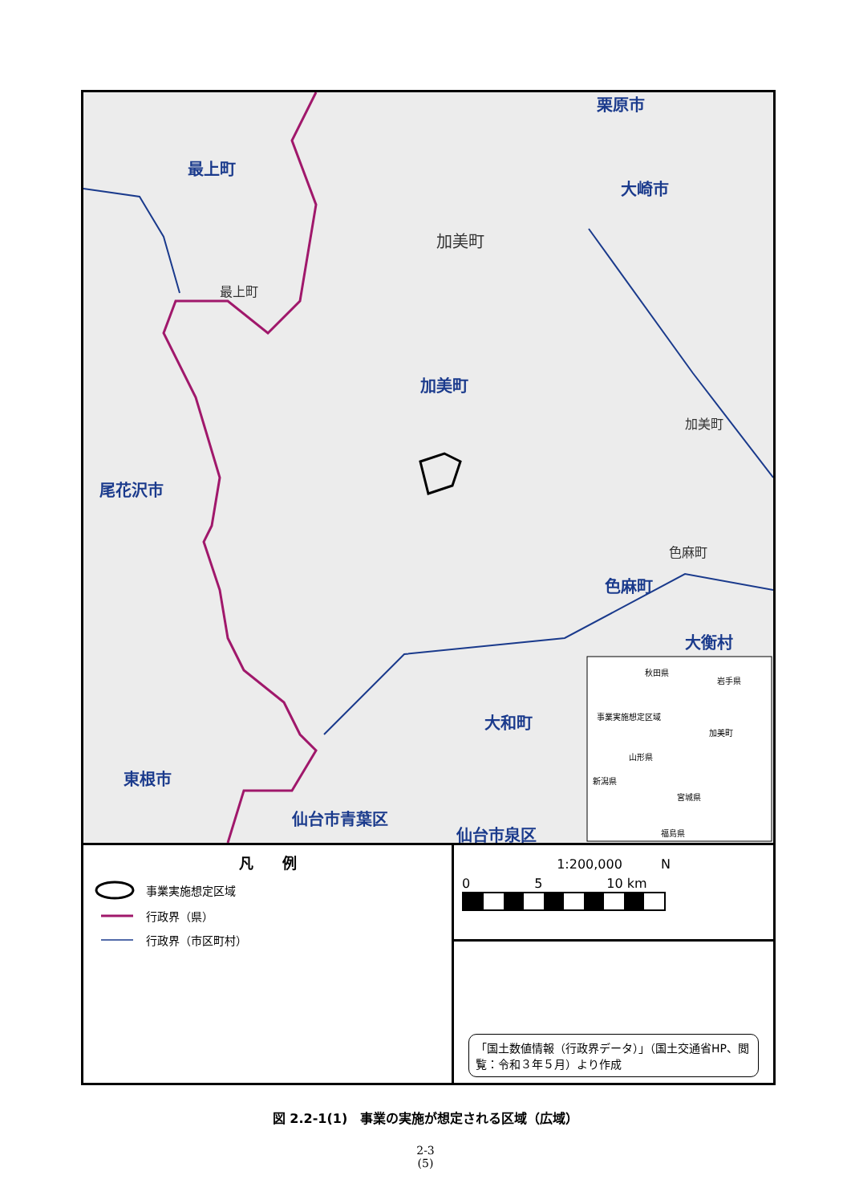栗原市
最上町
大崎市
加美町
最上町
加美町
加美町
尾花沢市
色麻町
色麻町
大衡村
大和町
東根市
仙台市青葉区
仙台市泉区
秋田県
岩手県
事業実施想定区域
加美町
山形県
新潟県
宮城県
福島県
凡　　例
事業実施想定区域
行政界（県）
行政界（市区町村）
1:200,000　　　N
0　　　　　5　　　　　10 km
「国土数値情報（行政界データ）」（国土交通省HP、閲覧：令和３年５月）より作成
図 2.2-1(1)　事業の実施が想定される区域（広域）
2-3
(5)